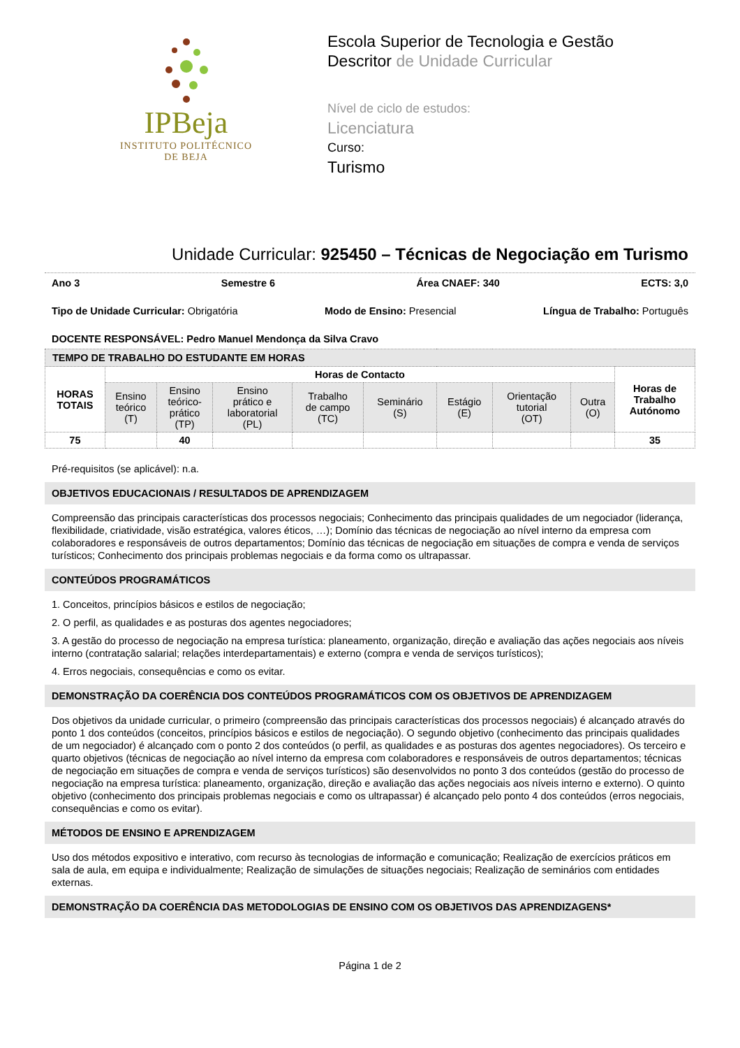IPBeja
INSTITUTO POLITÉCNICO
DE BEJA
Escola Superior de Tecnologia e Gestão
Descritor de Unidade Curricular
Nível de ciclo de estudos:
Licenciatura
Curso:
Turismo
Unidade Curricular: 925450 – Técnicas de Negociação em Turismo
Ano 3 Semestre 6 Área CNAEF: 340 ECTS: 3,0
Tipo de Unidade Curricular: Obrigatória Modo de Ensino: Presencial Língua de Trabalho: Português
DOCENTE RESPONSÁVEL: Pedro Manuel Mendonça da Silva Cravo
| TEMPO DE TRABALHO DO ESTUDANTE EM HORAS | | | | | | | | | |
| --- | --- | --- | --- | --- | --- | --- | --- | --- | --- |
| HORAS TOTAIS | Horas de Contacto | | | | | | | | Horas de Trabalho Autónomo |
| | Ensino teórico (T) | Ensino teórico- prático (TP) | Ensino prático e laboratorial (PL) | Trabalho de campo (TC) | Seminário (S) | Estágio (E) | Orientação tutorial (OT) | Outra (O) | |
| 75 | | 40 | | | | | | | 35 |
Pré-requisitos (se aplicável): n.a.
OBJETIVOS EDUCACIONAIS / RESULTADOS DE APRENDIZAGEM
Compreensão das principais características dos processos negociais; Conhecimento das principais qualidades de um negociador (liderança, flexibilidade, criatividade, visão estratégica, valores éticos, …); Domínio das técnicas de negociação ao nível interno da empresa com colaboradores e responsáveis de outros departamentos; Domínio das técnicas de negociação em situações de compra e venda de serviços turísticos; Conhecimento dos principais problemas negociais e da forma como os ultrapassar.
CONTEÚDOS PROGRAMÁTICOS
1. Conceitos, princípios básicos e estilos de negociação;
2. O perfil, as qualidades e as posturas dos agentes negociadores;
3. A gestão do processo de negociação na empresa turística: planeamento, organização, direção e avaliação das ações negociais aos níveis interno (contratação salarial; relações interdepartamentais) e externo (compra e venda de serviços turísticos);
4. Erros negociais, consequências e como os evitar.
DEMONSTRAÇÃO DA COERÊNCIA DOS CONTEÚDOS PROGRAMÁTICOS COM OS OBJETIVOS DE APRENDIZAGEM
Dos objetivos da unidade curricular, o primeiro (compreensão das principais características dos processos negociais) é alcançado através do ponto 1 dos conteúdos (conceitos, princípios básicos e estilos de negociação). O segundo objetivo (conhecimento das principais qualidades de um negociador) é alcançado com o ponto 2 dos conteúdos (o perfil, as qualidades e as posturas dos agentes negociadores). Os terceiro e quarto objetivos (técnicas de negociação ao nível interno da empresa com colaboradores e responsáveis de outros departamentos; técnicas de negociação em situações de compra e venda de serviços turísticos) são desenvolvidos no ponto 3 dos conteúdos (gestão do processo de negociação na empresa turística: planeamento, organização, direção e avaliação das ações negociais aos níveis interno e externo). O quinto objetivo (conhecimento dos principais problemas negociais e como os ultrapassar) é alcançado pelo ponto 4 dos conteúdos (erros negociais, consequências e como os evitar).
MÉTODOS DE ENSINO E APRENDIZAGEM
Uso dos métodos expositivo e interativo, com recurso às tecnologias de informação e comunicação; Realização de exercícios práticos em sala de aula, em equipa e individualmente; Realização de simulações de situações negociais; Realização de seminários com entidades externas.
DEMONSTRAÇÃO DA COERÊNCIA DAS METODOLOGIAS DE ENSINO COM OS OBJETIVOS DAS APRENDIZAGENS*
Página 1 de 2